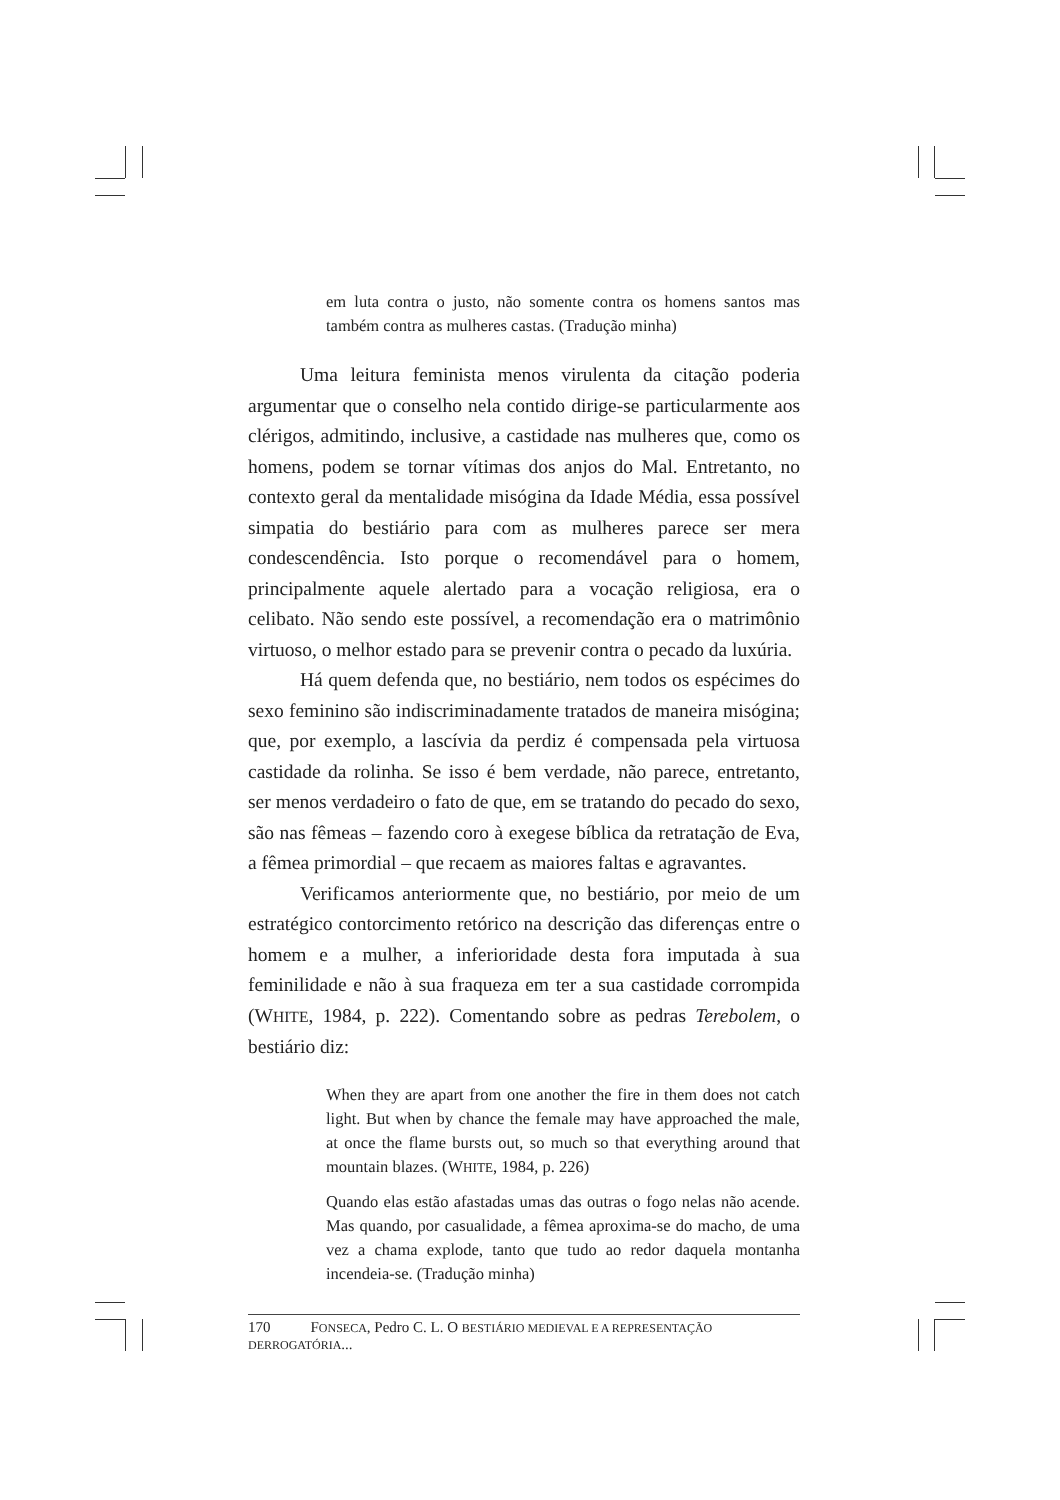em luta contra o justo, não somente contra os homens santos mas também contra as mulheres castas. (Tradução minha)
Uma leitura feminista menos virulenta da citação poderia argumentar que o conselho nela contido dirige-se particularmente aos clérigos, admitindo, inclusive, a castidade nas mulheres que, como os homens, podem se tornar vítimas dos anjos do Mal. Entretanto, no contexto geral da mentalidade misógina da Idade Média, essa possível simpatia do bestiário para com as mulheres parece ser mera condescendência. Isto porque o recomendável para o homem, principalmente aquele alertado para a vocação religiosa, era o celibato. Não sendo este possível, a recomendação era o matrimônio virtuoso, o melhor estado para se prevenir contra o pecado da luxúria.
Há quem defenda que, no bestiário, nem todos os espécimes do sexo feminino são indiscriminadamente tratados de maneira misógina; que, por exemplo, a lascívia da perdiz é compensada pela virtuosa castidade da rolinha. Se isso é bem verdade, não parece, entretanto, ser menos verdadeiro o fato de que, em se tratando do pecado do sexo, são nas fêmeas – fazendo coro à exegese bíblica da retratação de Eva, a fêmea primordial – que recaem as maiores faltas e agravantes.
Verificamos anteriormente que, no bestiário, por meio de um estratégico contorcimento retórico na descrição das diferenças entre o homem e a mulher, a inferioridade desta fora imputada à sua feminilidade e não à sua fraqueza em ter a sua castidade corrompida (WHITE, 1984, p. 222). Comentando sobre as pedras Terebolem, o bestiário diz:
When they are apart from one another the fire in them does not catch light. But when by chance the female may have approached the male, at once the flame bursts out, so much so that everything around that mountain blazes. (WHITE, 1984, p. 226)
Quando elas estão afastadas umas das outras o fogo nelas não acende. Mas quando, por casualidade, a fêmea aproxima-se do macho, de uma vez a chama explode, tanto que tudo ao redor daquela montanha incendeia-se. (Tradução minha)
170 FONSECA, Pedro C. L. O BESTIÁRIO MEDIEVAL E A REPRESENTAÇÃO DERROGATÓRIA...